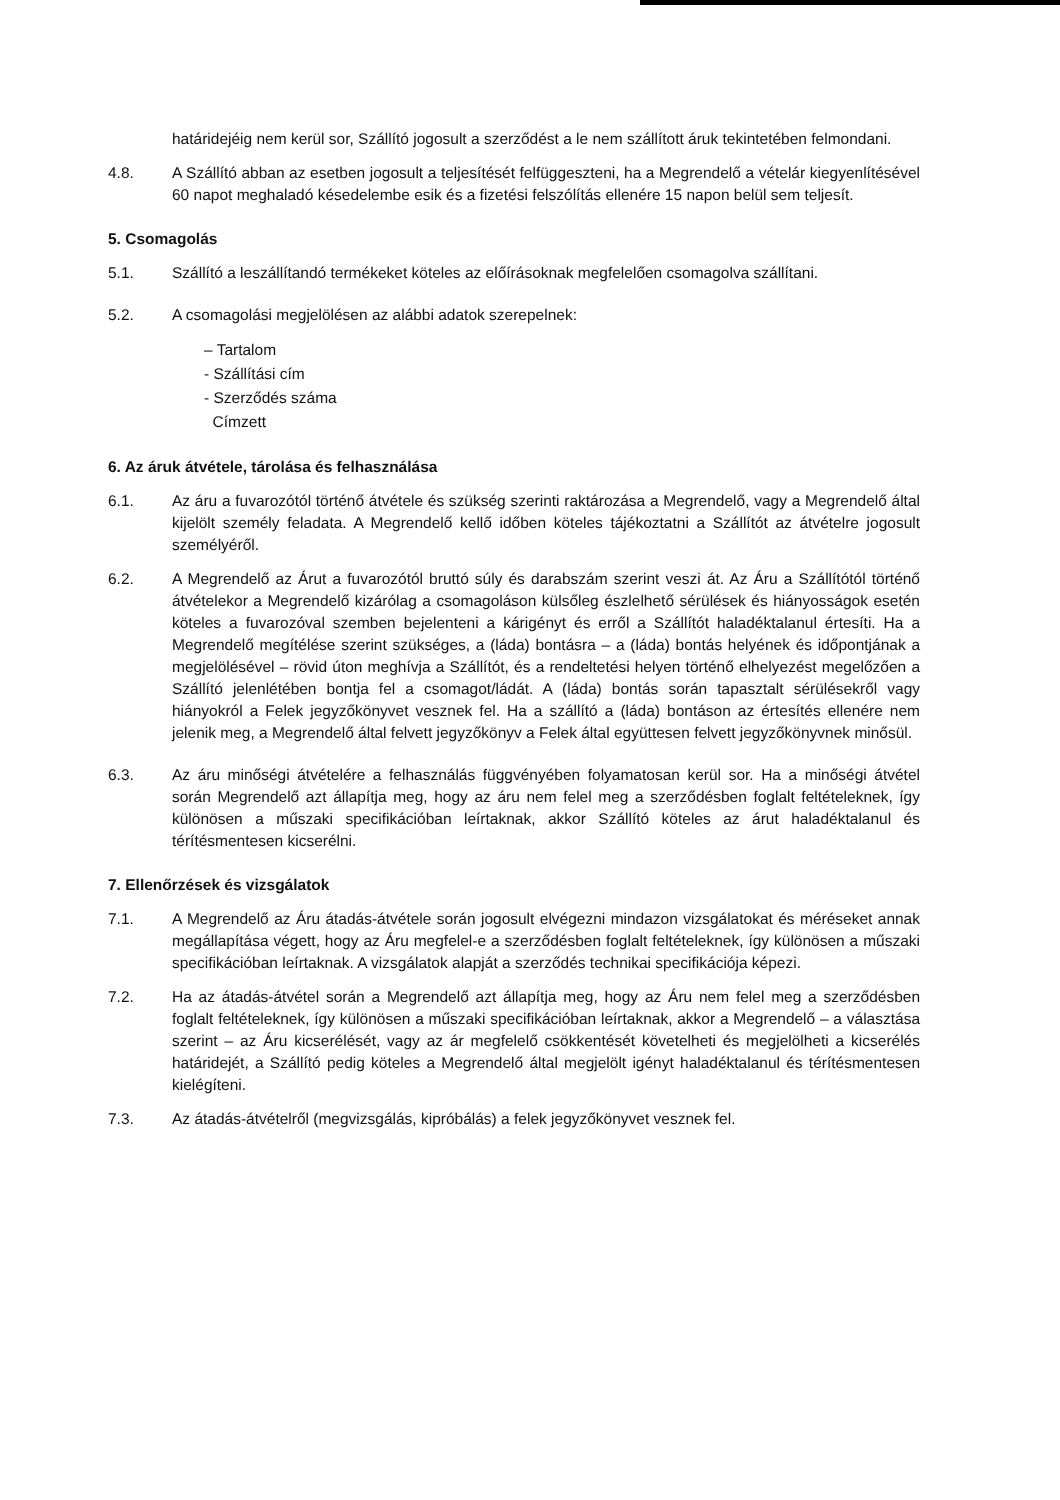határidejéig nem kerül sor, Szállító jogosult a szerződést a le nem szállított áruk tekintetében felmondani.
4.8. A Szállító abban az esetben jogosult a teljesítését felfüggeszteni, ha a Megrendelő a vételár kiegyenlítésével 60 napot meghaladó késedelembe esik és a fizetési felszólítás ellenére 15 napon belül sem teljesít.
5. Csomagolás
5.1. Szállító a leszállítandó termékeket köteles az előírásoknak megfelelően csomagolva szállítani.
5.2. A csomagolási megjelölésen az alábbi adatok szerepelnek:
– Tartalom
- Szállítási cím
- Szerződés száma
Címzett
6. Az áruk átvétele, tárolása és felhasználása
6.1. Az áru a fuvarozótól történő átvétele és szükség szerinti raktározása a Megrendelő, vagy a Megrendelő által kijelölt személy feladata. A Megrendelő kellő időben köteles tájékoztatni a Szállítót az átvételre jogosult személyéről.
6.2. A Megrendelő az Árut a fuvarozótól bruttó súly és darabszám szerint veszi át. Az Áru a Szállítótól történő átvételekor a Megrendelő kizárólag a csomagoláson külsőleg észlelhető sérülések és hiányosságok esetén köteles a fuvarozóval szemben bejelenteni a kárigényt és erről a Szállítót haladéktalanul értesíti. Ha a Megrendelő megítélése szerint szükséges, a (láda) bontásra – a (láda) bontás helyének és időpontjának a megjelölésével – rövid úton meghívja a Szállítót, és a rendeltetési helyen történő elhelyezést megelőzően a Szállító jelenlétében bontja fel a csomagot/ládát. A (láda) bontás során tapasztalt sérülésekről vagy hiányokról a Felek jegyzőkönyvet vesznek fel. Ha a szállító a (láda) bontáson az értesítés ellenére nem jelenik meg, a Megrendelő által felvett jegyzőkönyv a Felek által együttesen felvett jegyzőkönyvnek minősül.
6.3. Az áru minőségi átvételére a felhasználás függvényében folyamatosan kerül sor. Ha a minőségi átvétel során Megrendelő azt állapítja meg, hogy az áru nem felel meg a szerződésben foglalt feltételeknek, így különösen a műszaki specifikációban leírtaknak, akkor Szállító köteles az árut haladéktalanul és térítésmentesen kicserélni.
7. Ellenőrzések és vizsgálatok
7.1. A Megrendelő az Áru átadás-átvétele során jogosult elvégezni mindazon vizsgálatokat és méréseket annak megállapítása végett, hogy az Áru megfelel-e a szerződésben foglalt feltételeknek, így különösen a műszaki specifikációban leírtaknak. A vizsgálatok alapját a szerződés technikai specifikációja képezi.
7.2. Ha az átadás-átvétel során a Megrendelő azt állapítja meg, hogy az Áru nem felel meg a szerződésben foglalt feltételeknek, így különösen a műszaki specifikációban leírtaknak, akkor a Megrendelő – a választása szerint – az Áru kicserélését, vagy az ár megfelelő csökkentését követelheti és megjelölheti a kicserélés határidejét, a Szállító pedig köteles a Megrendelő által megjelölt igényt haladéktalanul és térítésmentesen kielégíteni.
7.3. Az átadás-átvételről (megvizsgálás, kipróbálás) a felek jegyzőkönyvet vesznek fel.